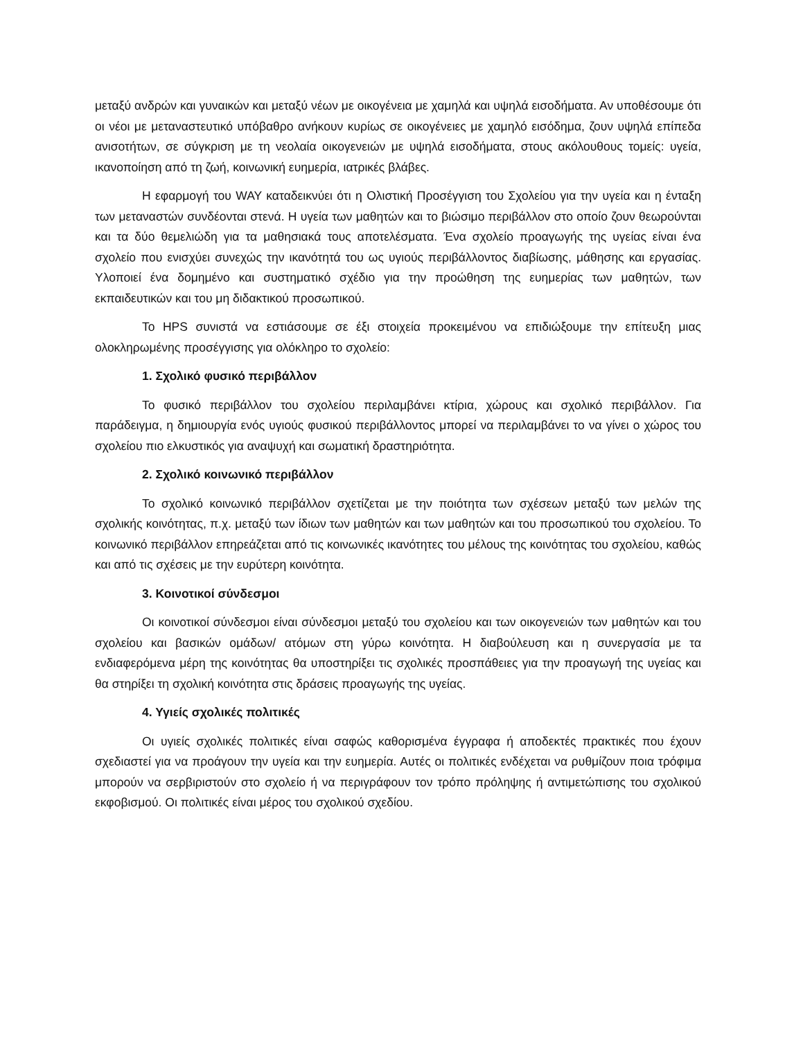μεταξύ ανδρών και γυναικών και μεταξύ νέων με οικογένεια με χαμηλά και υψηλά εισοδήματα. Αν υποθέσουμε ότι οι νέοι με μεταναστευτικό υπόβαθρο ανήκουν κυρίως σε οικογένειες με χαμηλό εισόδημα, ζουν υψηλά επίπεδα ανισοτήτων, σε σύγκριση με τη νεολαία οικογενειών με υψηλά εισοδήματα, στους ακόλουθους τομείς: υγεία, ικανοποίηση από τη ζωή, κοινωνική ευημερία, ιατρικές βλάβες.
Η εφαρμογή του WAY καταδεικνύει ότι η Ολιστική Προσέγγιση του Σχολείου για την υγεία και η ένταξη των μεταναστών συνδέονται στενά. Η υγεία των μαθητών και το βιώσιμο περιβάλλον στο οποίο ζουν θεωρούνται και τα δύο θεμελιώδη για τα μαθησιακά τους αποτελέσματα. Ένα σχολείο προαγωγής της υγείας είναι ένα σχολείο που ενισχύει συνεχώς την ικανότητά του ως υγιούς περιβάλλοντος διαβίωσης, μάθησης και εργασίας. Υλοποιεί ένα δομημένο και συστηματικό σχέδιο για την προώθηση της ευημερίας των μαθητών, των εκπαιδευτικών και του μη διδακτικού προσωπικού.
Το HPS συνιστά να εστιάσουμε σε έξι στοιχεία προκειμένου να επιδιώξουμε την επίτευξη μιας ολοκληρωμένης προσέγγισης για ολόκληρο το σχολείο:
1. Σχολικό φυσικό περιβάλλον
Το φυσικό περιβάλλον του σχολείου περιλαμβάνει κτίρια, χώρους και σχολικό περιβάλλον. Για παράδειγμα, η δημιουργία ενός υγιούς φυσικού περιβάλλοντος μπορεί να περιλαμβάνει το να γίνει ο χώρος του σχολείου πιο ελκυστικός για αναψυχή και σωματική δραστηριότητα.
2. Σχολικό κοινωνικό περιβάλλον
Το σχολικό κοινωνικό περιβάλλον σχετίζεται με την ποιότητα των σχέσεων μεταξύ των μελών της σχολικής κοινότητας, π.χ. μεταξύ των ίδιων των μαθητών και των μαθητών και του προσωπικού του σχολείου. Το κοινωνικό περιβάλλον επηρεάζεται από τις κοινωνικές ικανότητες του μέλους της κοινότητας του σχολείου, καθώς και από τις σχέσεις με την ευρύτερη κοινότητα.
3. Κοινοτικοί σύνδεσμοι
Οι κοινοτικοί σύνδεσμοι είναι σύνδεσμοι μεταξύ του σχολείου και των οικογενειών των μαθητών και του σχολείου και βασικών ομάδων/ ατόμων στη γύρω κοινότητα. Η διαβούλευση και η συνεργασία με τα ενδιαφερόμενα μέρη της κοινότητας θα υποστηρίξει τις σχολικές προσπάθειες για την προαγωγή της υγείας και θα στηρίξει τη σχολική κοινότητα στις δράσεις προαγωγής της υγείας.
4. Υγιείς σχολικές πολιτικές
Οι υγιείς σχολικές πολιτικές είναι σαφώς καθορισμένα έγγραφα ή αποδεκτές πρακτικές που έχουν σχεδιαστεί για να προάγουν την υγεία και την ευημερία. Αυτές οι πολιτικές ενδέχεται να ρυθμίζουν ποια τρόφιμα μπορούν να σερβιριστούν στο σχολείο ή να περιγράφουν τον τρόπο πρόληψης ή αντιμετώπισης του σχολικού εκφοβισμού. Οι πολιτικές είναι μέρος του σχολικού σχεδίου.